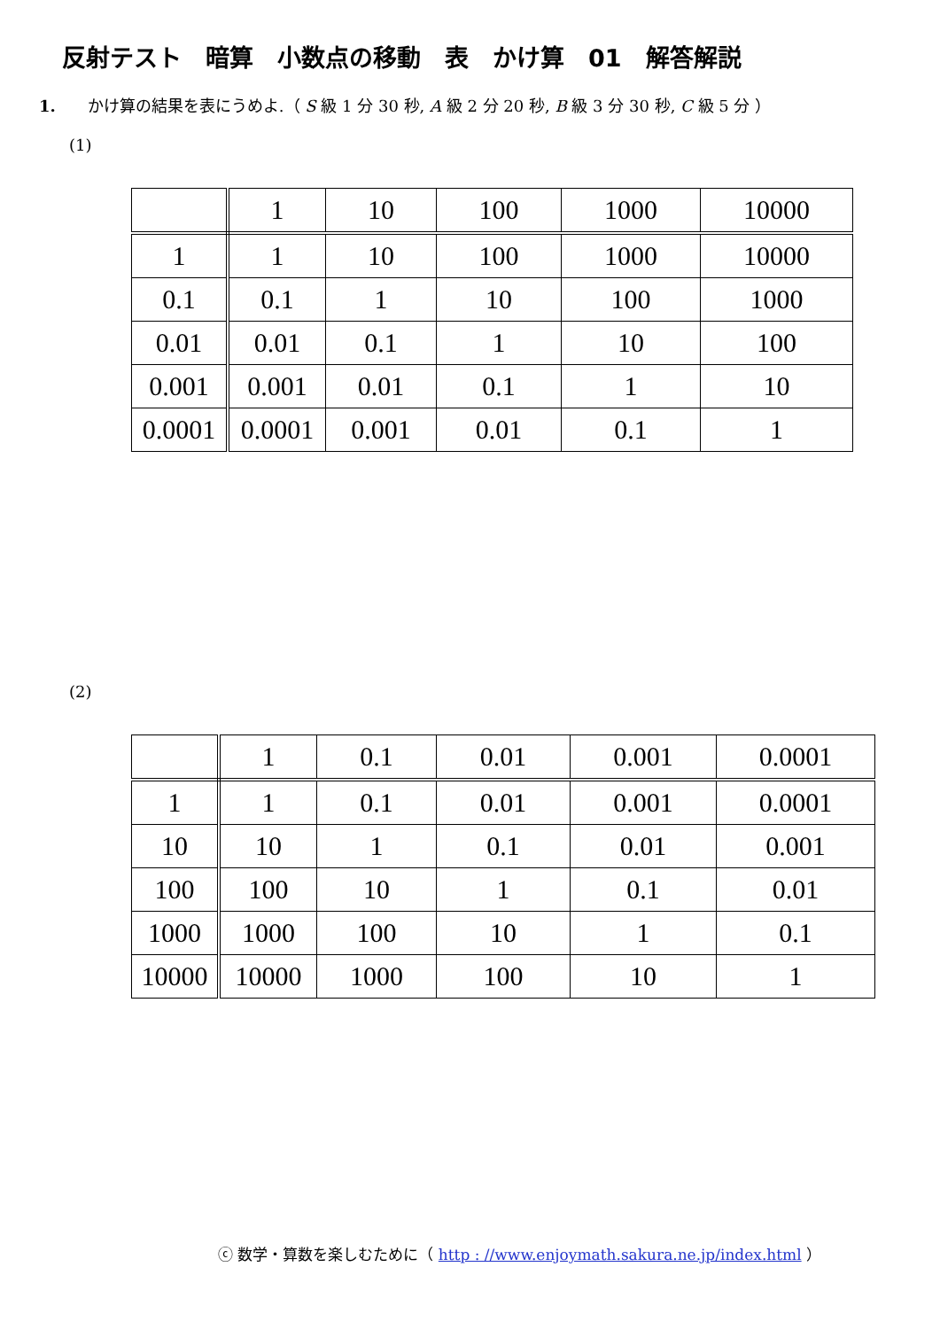反射テスト　暗算　小数点の移動　表　かけ算　01　解答解説
1.　　かけ算の結果を表にうめよ.（ S 級 1 分 30 秒, A 級 2 分 20 秒, B 級 3 分 30 秒, C 級 5 分 ）
(1)
| | 1 | 10 | 100 | 1000 | 10000 |
| 1 | 1 | 10 | 100 | 1000 | 10000 |
| 0.1 | 0.1 | 1 | 10 | 100 | 1000 |
| 0.01 | 0.01 | 0.1 | 1 | 10 | 100 |
| 0.001 | 0.001 | 0.01 | 0.1 | 1 | 10 |
| 0.0001 | 0.0001 | 0.001 | 0.01 | 0.1 | 1 |
(2)
| | 1 | 0.1 | 0.01 | 0.001 | 0.0001 |
| 1 | 1 | 0.1 | 0.01 | 0.001 | 0.0001 |
| 10 | 10 | 1 | 0.1 | 0.01 | 0.001 |
| 100 | 100 | 10 | 1 | 0.1 | 0.01 |
| 1000 | 1000 | 100 | 10 | 1 | 0.1 |
| 10000 | 10000 | 1000 | 100 | 10 | 1 |
ⓒ 数学・算数を楽しむために（ http : //www.enjoymath.sakura.ne.jp/index.html ）